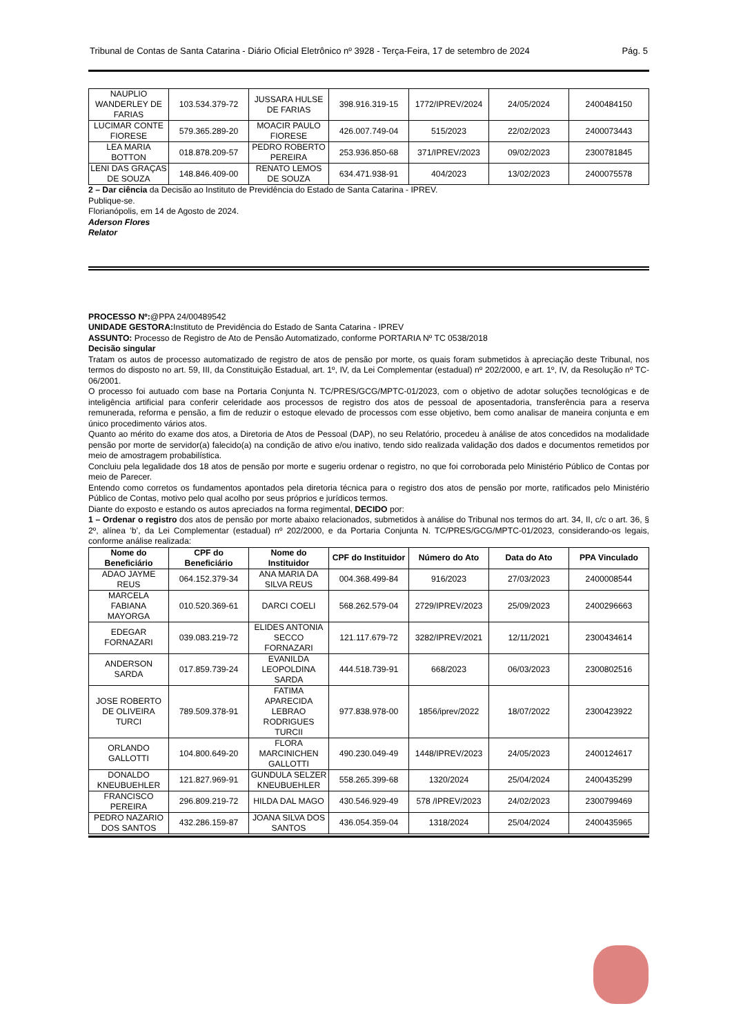Tribunal de Contas de Santa Catarina - Diário Oficial Eletrônico nº 3928 - Terça-Feira, 17 de setembro de 2024 Pág. 5
| NAUPLIO WANDERLEY DE FARIAS | 103.534.379-72 | JUSSARA HULSE DE FARIAS | 398.916.319-15 | 1772/IPREV/2024 | 24/05/2024 | 2400484150 |
| LUCIMAR CONTE FIORESE | 579.365.289-20 | MOACIR PAULO FIORESE | 426.007.749-04 | 515/2023 | 22/02/2023 | 2400073443 |
| LEA MARIA BOTTON | 018.878.209-57 | PEDRO ROBERTO PEREIRA | 253.936.850-68 | 371/IPREV/2023 | 09/02/2023 | 2300781845 |
| LENI DAS GRAÇAS DE SOUZA | 148.846.409-00 | RENATO LEMOS DE SOUZA | 634.471.938-91 | 404/2023 | 13/02/2023 | 2400075578 |
2 – Dar ciência da Decisão ao Instituto de Previdência do Estado de Santa Catarina - IPREV.
Publique-se.
Florianópolis, em 14 de Agosto de 2024.
Aderson Flores
Relator
PROCESSO Nº:@PPA 24/00489542
UNIDADE GESTORA: Instituto de Previdência do Estado de Santa Catarina - IPREV
ASSUNTO: Processo de Registro de Ato de Pensão Automatizado, conforme PORTARIA Nº TC 0538/2018
Decisão singular
Tratam os autos de processo automatizado de registro de atos de pensão por morte, os quais foram submetidos à apreciação deste Tribunal, nos termos do disposto no art. 59, III, da Constituição Estadual, art. 1º, IV, da Lei Complementar (estadual) nº 202/2000, e art. 1º, IV, da Resolução nº TC-06/2001.
O processo foi autuado com base na Portaria Conjunta N. TC/PRES/GCG/MPTC-01/2023, com o objetivo de adotar soluções tecnológicas e de inteligência artificial para conferir celeridade aos processos de registro dos atos de pessoal de aposentadoria, transferência para a reserva remunerada, reforma e pensão, a fim de reduzir o estoque elevado de processos com esse objetivo, bem como analisar de maneira conjunta e em único procedimento vários atos.
Quanto ao mérito do exame dos atos, a Diretoria de Atos de Pessoal (DAP), no seu Relatório, procedeu à análise de atos concedidos na modalidade pensão por morte de servidor(a) falecido(a) na condição de ativo e/ou inativo, tendo sido realizada validação dos dados e documentos remetidos por meio de amostragem probabilística.
Concluiu pela legalidade dos 18 atos de pensão por morte e sugeriu ordenar o registro, no que foi corroborada pelo Ministério Público de Contas por meio de Parecer.
Entendo como corretos os fundamentos apontados pela diretoria técnica para o registro dos atos de pensão por morte, ratificados pelo Ministério Público de Contas, motivo pelo qual acolho por seus próprios e jurídicos termos.
Diante do exposto e estando os autos apreciados na forma regimental, DECIDO por:
1 – Ordenar o registro dos atos de pensão por morte abaixo relacionados, submetidos à análise do Tribunal nos termos do art. 34, II, c/c o art. 36, § 2º, alínea ‘b’, da Lei Complementar (estadual) nº 202/2000, e da Portaria Conjunta N. TC/PRES/GCG/MPTC-01/2023, considerando-os legais, conforme análise realizada:
| Nome do Beneficiário | CPF do Beneficiário | Nome do Instituidor | CPF do Instituidor | Número do Ato | Data do Ato | PPA Vinculado |
| --- | --- | --- | --- | --- | --- | --- |
| ADAO JAYME REUS | 064.152.379-34 | ANA MARIA DA SILVA REUS | 004.368.499-84 | 916/2023 | 27/03/2023 | 2400008544 |
| MARCELA FABIANA MAYORGA | 010.520.369-61 | DARCI COELI | 568.262.579-04 | 2729/IPREV/2023 | 25/09/2023 | 2400296663 |
| EDEGAR FORNAZARI | 039.083.219-72 | ELIDES ANTONIA SECCO FORNAZARI | 121.117.679-72 | 3282/IPREV/2021 | 12/11/2021 | 2300434614 |
| ANDERSON SARDA | 017.859.739-24 | EVANILDA LEOPOLDINA SARDA | 444.518.739-91 | 668/2023 | 06/03/2023 | 2300802516 |
| JOSE ROBERTO DE OLIVEIRA TURCI | 789.509.378-91 | FATIMA APARECIDA LEBRAO RODRIGUES TURCII | 977.838.978-00 | 1856/iprev/2022 | 18/07/2022 | 2300423922 |
| ORLANDO GALLOTTI | 104.800.649-20 | FLORA MARCINICHEN GALLOTTI | 490.230.049-49 | 1448/IPREV/2023 | 24/05/2023 | 2400124617 |
| DONALDO KNEUBUEHLER | 121.827.969-91 | GUNDULA SELZER KNEUBUEHLER | 558.265.399-68 | 1320/2024 | 25/04/2024 | 2400435299 |
| FRANCISCO PEREIRA | 296.809.219-72 | HILDA DAL MAGO | 430.546.929-49 | 578 /IPREV/2023 | 24/02/2023 | 2300799469 |
| PEDRO NAZARIO DOS SANTOS | 432.286.159-87 | JOANA SILVA DOS SANTOS | 436.054.359-04 | 1318/2024 | 25/04/2024 | 2400435965 |